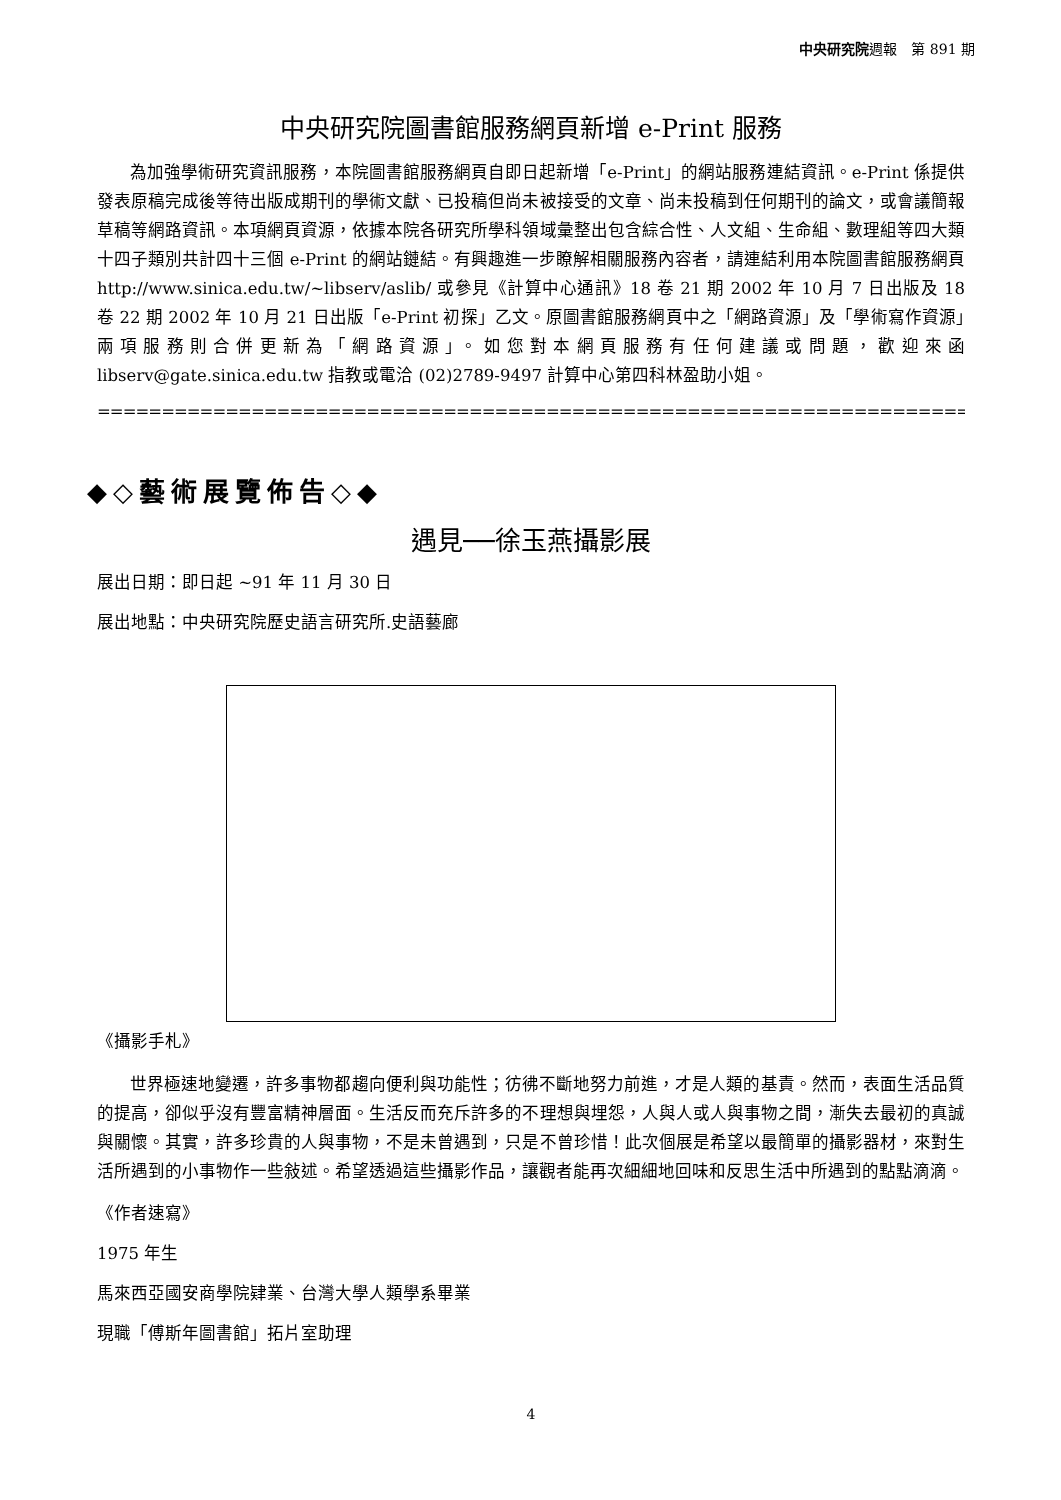中央研究院週報　第 891 期
中央研究院圖書館服務網頁新增 e-Print 服務
為加強學術研究資訊服務，本院圖書館服務網頁自即日起新增「e-Print」的網站服務連結資訊。e-Print 係提供發表原稿完成後等待出版成期刊的學術文獻、已投稿但尚未被接受的文章、尚未投稿到任何期刊的論文，或會議簡報草稿等網路資訊。本項網頁資源，依據本院各研究所學科領域彙整出包含綜合性、人文組、生命組、數理組等四大類十四子類別共計四十三個 e-Print 的網站鏈結。有興趣進一步瞭解相關服務內容者，請連結利用本院圖書館服務網頁 http://www.sinica.edu.tw/~libserv/aslib/ 或參見《計算中心通訊》18 卷 21 期 2002 年 10 月 7 日出版及 18 卷 22 期 2002 年 10 月 21 日出版「e-Print 初探」乙文。原圖書館服務網頁中之「網路資源」及「學術寫作資源」兩項服務則合併更新為「網路資源」。如您對本網頁服務有任何建議或問題，歡迎來函 libserv@gate.sinica.edu.tw 指教或電洽 (02)2789-9497 計算中心第四科林盈助小姐。
========================================================================
◆◇藝術展覽佈告◇◆
遇見──徐玉燕攝影展
展出日期：即日起 ~91 年 11 月 30 日
展出地點：中央研究院歷史語言研究所.史語藝廊
《攝影手札》
世界極速地變遷，許多事物都趨向便利與功能性；彷彿不斷地努力前進，才是人類的基責。然而，表面生活品質的提高，卻似乎沒有豐富精神層面。生活反而充斥許多的不理想與埋怨，人與人或人與事物之間，漸失去最初的真誠與關懷。其實，許多珍貴的人與事物，不是未曾遇到，只是不曾珍惜！此次個展是希望以最簡單的攝影器材，來對生活所遇到的小事物作一些敍述。希望透過這些攝影作品，讓觀者能再次細細地回味和反思生活中所遇到的點點滴滴。
《作者速寫》
1975 年生
馬來西亞國安商學院肄業、台灣大學人類學系畢業
現職「傅斯年圖書館」拓片室助理
4